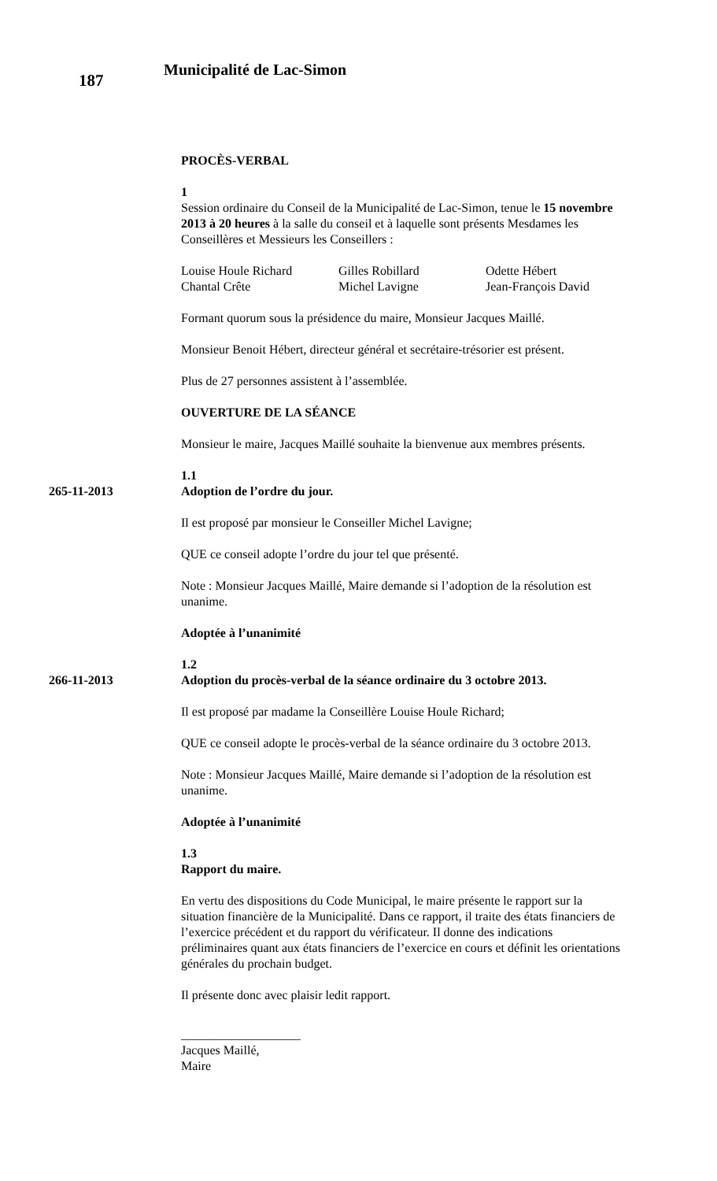187
Municipalité de Lac-Simon
PROCÈS-VERBAL
1
Session ordinaire du Conseil de la Municipalité de Lac-Simon, tenue le 15 novembre 2013 à 20 heures à la salle du conseil et à laquelle sont présents Mesdames les Conseillères et Messieurs les Conseillers :
Louise Houle Richard Gilles Robillard Odette Hébert Chantal Crête Michel Lavigne Jean-François David
Formant quorum sous la présidence du maire, Monsieur Jacques Maillé.
Monsieur Benoit Hébert, directeur général et secrétaire-trésorier est présent.
Plus de 27 personnes assistent à l’assemblée.
OUVERTURE DE LA SÉANCE
Monsieur le maire, Jacques Maillé souhaite la bienvenue aux membres présents.
1.1
265-11-2013 Adoption de l’ordre du jour.
Il est proposé par monsieur le Conseiller Michel Lavigne;
QUE ce conseil adopte l’ordre du jour tel que présenté.
Note : Monsieur Jacques Maillé, Maire demande si l’adoption de la résolution est unanime.
Adoptée à l’unanimité
1.2
266-11-2013 Adoption du procès-verbal de la séance ordinaire du 3 octobre 2013.
Il est proposé par madame la Conseillère Louise Houle Richard;
QUE ce conseil adopte le procès-verbal de la séance ordinaire du 3 octobre 2013.
Note : Monsieur Jacques Maillé, Maire demande si l’adoption de la résolution est unanime.
Adoptée à l’unanimité
1.3
Rapport du maire.
En vertu des dispositions du Code Municipal, le maire présente le rapport sur la situation financière de la Municipalité. Dans ce rapport, il traite des états financiers de l’exercice précédent et du rapport du vérificateur. Il donne des indications préliminaires quant aux états financiers de l’exercice en cours et définit les orientations générales du prochain budget.
Il présente donc avec plaisir ledit rapport.
___________________
Jacques Maillé,
Maire